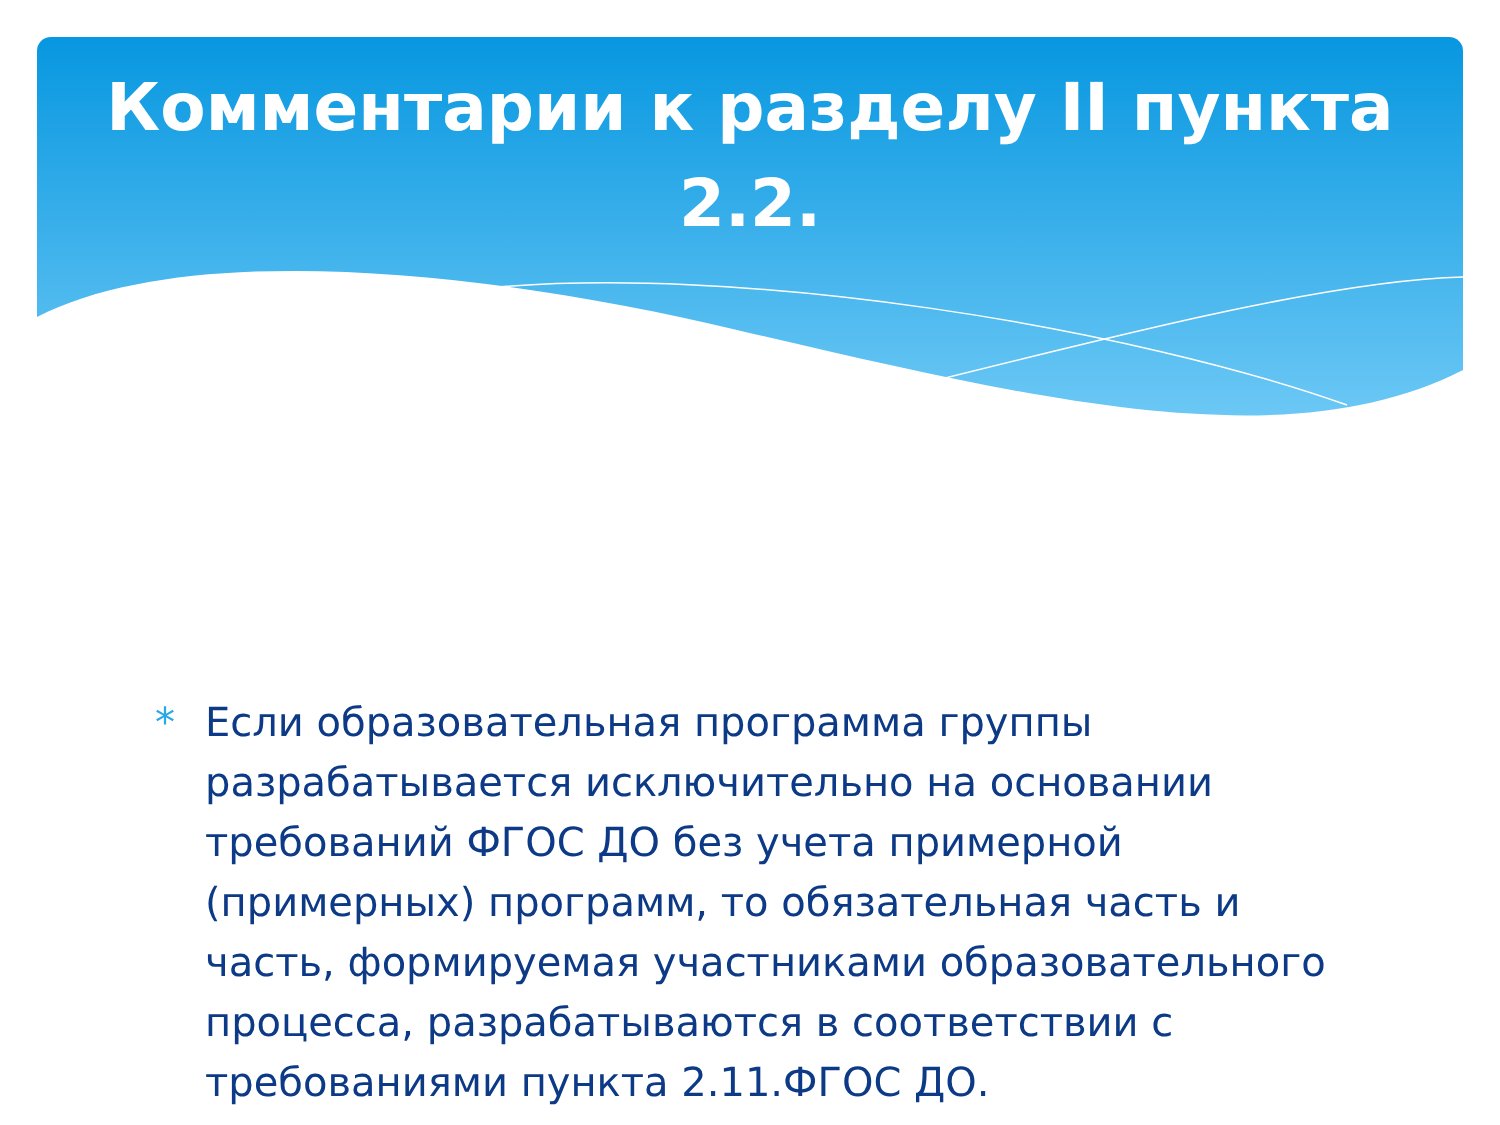Комментарии к разделу II пункта 2.2.
* Если образовательная программа группы разрабатывается исключительно на основании требований ФГОС ДО без учета примерной (примерных) программ, то обязательная часть и часть, формируемая участниками образовательного процесса, разрабатываются в соответствии с требованиями пункта 2.11.ФГОС ДО.